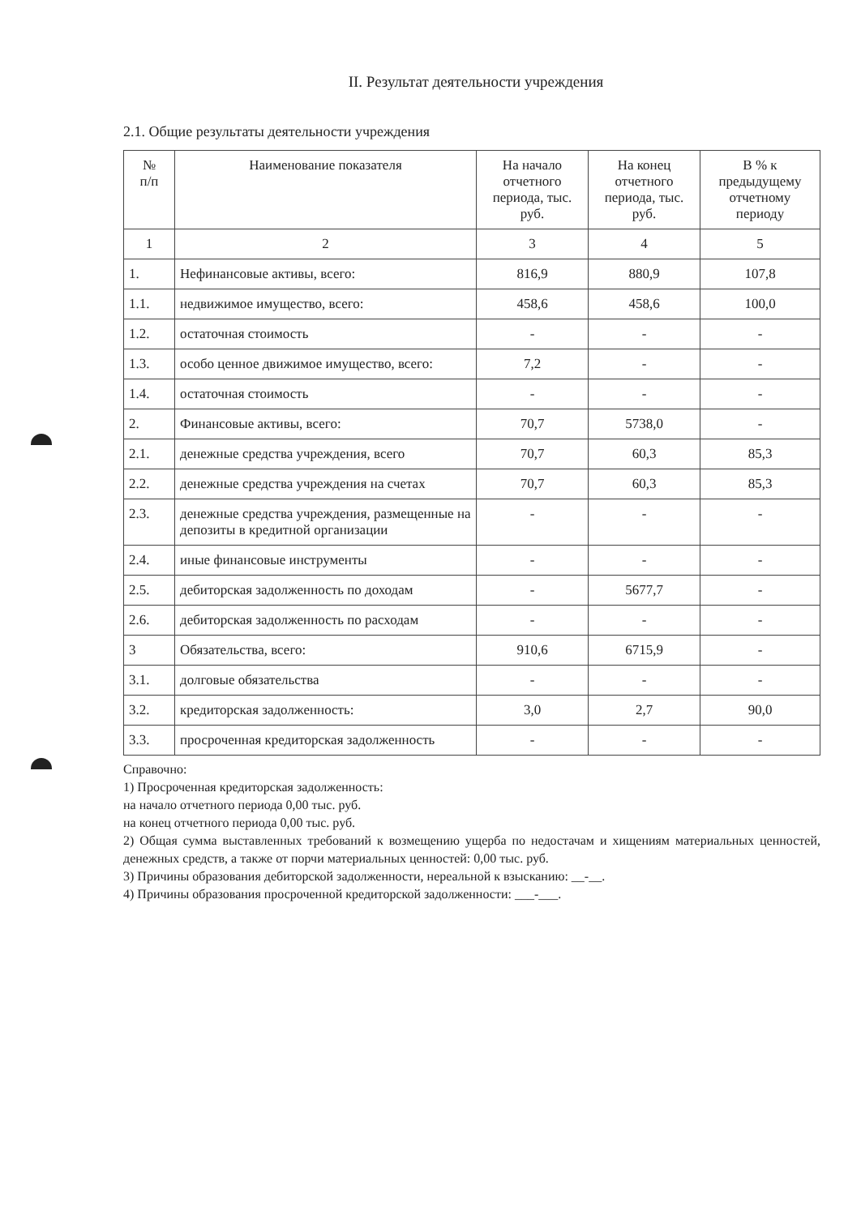II. Результат деятельности учреждения
2.1. Общие результаты деятельности учреждения
| № п/п | Наименование показателя | На начало отчетного периода, тыс. руб. | На конец отчетного периода, тыс. руб. | В % к предыдущему отчетному периоду |
| --- | --- | --- | --- | --- |
| 1 | 2 | 3 | 4 | 5 |
| 1. | Нефинансовые активы, всего: | 816,9 | 880,9 | 107,8 |
| 1.1. | недвижимое имущество, всего: | 458,6 | 458,6 | 100,0 |
| 1.2. | остаточная стоимость | - | - | - |
| 1.3. | особо ценное движимое имущество, всего: | 7,2 | - | - |
| 1.4. | остаточная стоимость | - | - | - |
| 2. | Финансовые активы, всего: | 70,7 | 5738,0 | - |
| 2.1. | денежные средства учреждения, всего | 70,7 | 60,3 | 85,3 |
| 2.2. | денежные средства учреждения на счетах | 70,7 | 60,3 | 85,3 |
| 2.3. | денежные средства учреждения, размещенные на депозиты в кредитной организации | - | - | - |
| 2.4. | иные финансовые инструменты | - | - | - |
| 2.5. | дебиторская задолженность по доходам | - | 5677,7 | - |
| 2.6. | дебиторская задолженность по расходам | - | - | - |
| 3 | Обязательства, всего: | 910,6 | 6715,9 | - |
| 3.1. | долговые обязательства | - | - | - |
| 3.2. | кредиторская задолженность: | 3,0 | 2,7 | 90,0 |
| 3.3. | просроченная кредиторская задолженность | - | - | - |
Справочно:
1) Просроченная кредиторская задолженность:
на начало отчетного периода 0,00 тыс. руб.
на конец отчетного периода 0,00 тыс. руб.
2) Общая сумма выставленных требований к возмещению ущерба по недостачам и хищениям материальных ценностей, денежных средств, а также от порчи материальных ценностей: 0,00 тыс. руб.
3) Причины образования дебиторской задолженности, нереальной к взысканию: __-__.
4) Причины образования просроченной кредиторской задолженности: ___-___.